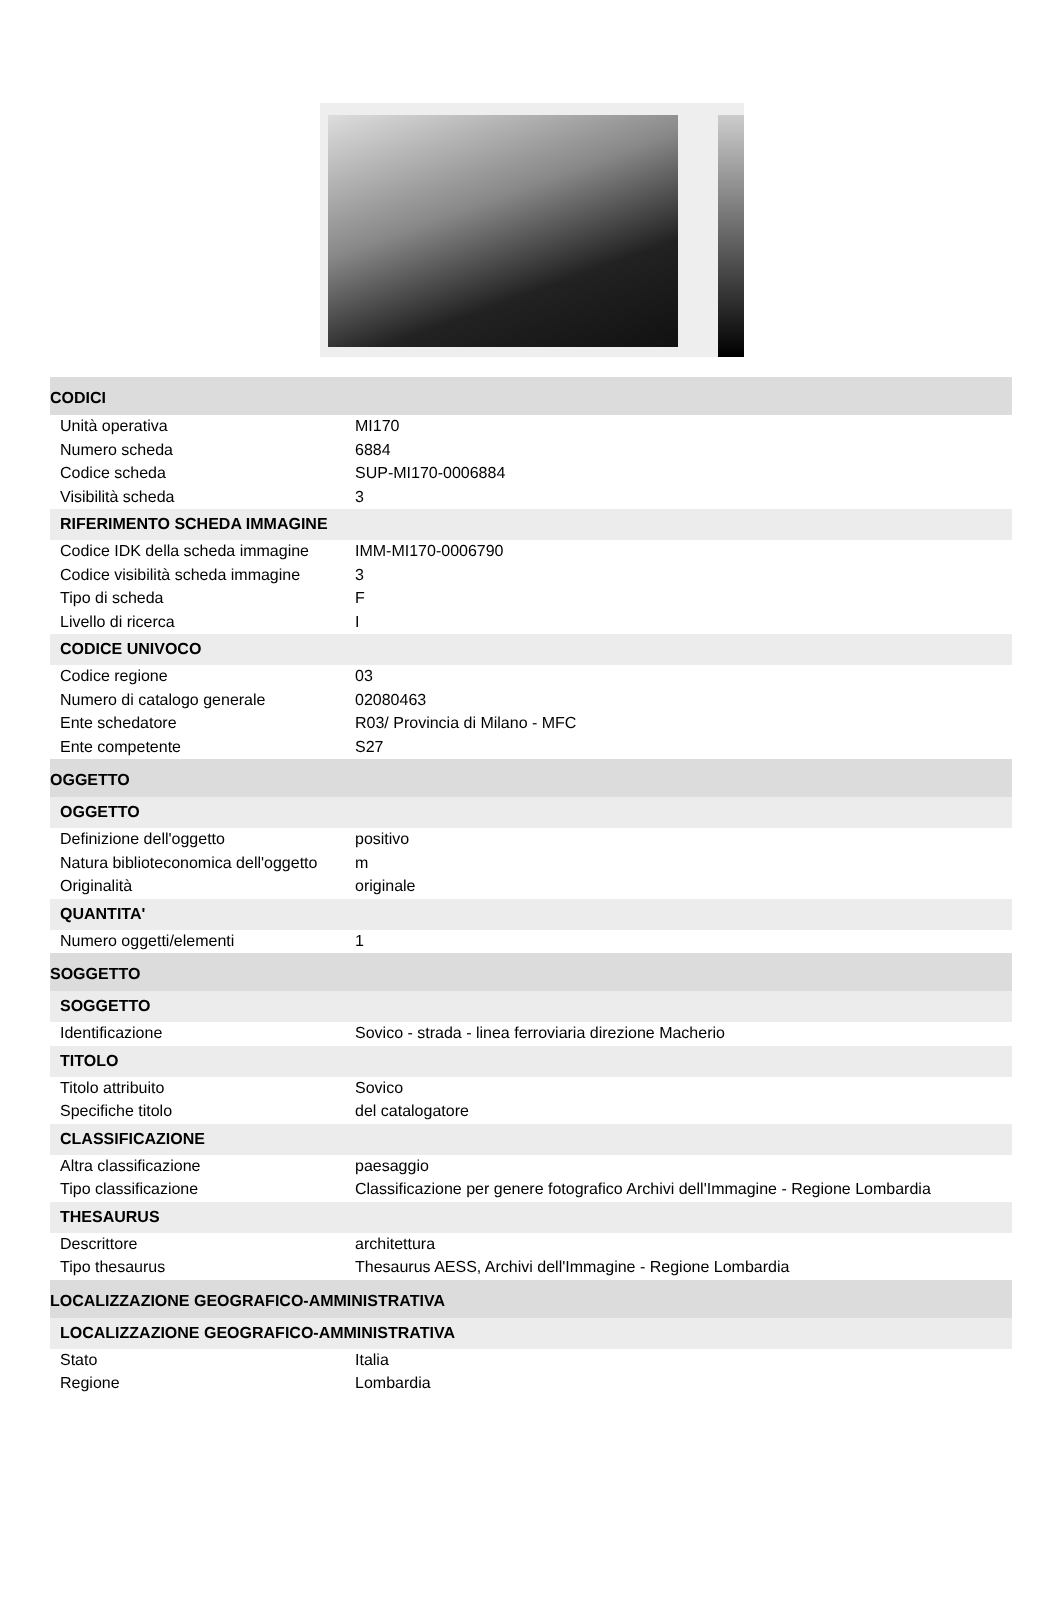CODICI
| Unità operativa | MI170 |
| Numero scheda | 6884 |
| Codice scheda | SUP-MI170-0006884 |
| Visibilità scheda | 3 |
RIFERIMENTO SCHEDA IMMAGINE
| Codice IDK della scheda immagine | IMM-MI170-0006790 |
| Codice visibilità scheda immagine | 3 |
| Tipo di scheda | F |
| Livello di ricerca | I |
CODICE UNIVOCO
| Codice regione | 03 |
| Numero di catalogo generale | 02080463 |
| Ente schedatore | R03/ Provincia di Milano - MFC |
| Ente competente | S27 |
OGGETTO
OGGETTO
| Definizione dell'oggetto | positivo |
| Natura biblioteconomica dell'oggetto | m |
| Originalità | originale |
QUANTITA'
| Numero oggetti/elementi | 1 |
SOGGETTO
SOGGETTO
| Identificazione | Sovico - strada - linea ferroviaria direzione Macherio |
TITOLO
| Titolo attribuito | Sovico |
| Specifiche titolo | del catalogatore |
CLASSIFICAZIONE
| Altra classificazione | paesaggio |
| Tipo classificazione | Classificazione per genere fotografico Archivi dell'Immagine - Regione Lombardia |
THESAURUS
| Descrittore | architettura |
| Tipo thesaurus | Thesaurus AESS, Archivi dell'Immagine - Regione Lombardia |
LOCALIZZAZIONE GEOGRAFICO-AMMINISTRATIVA
LOCALIZZAZIONE GEOGRAFICO-AMMINISTRATIVA
| Stato | Italia |
| Regione | Lombardia |